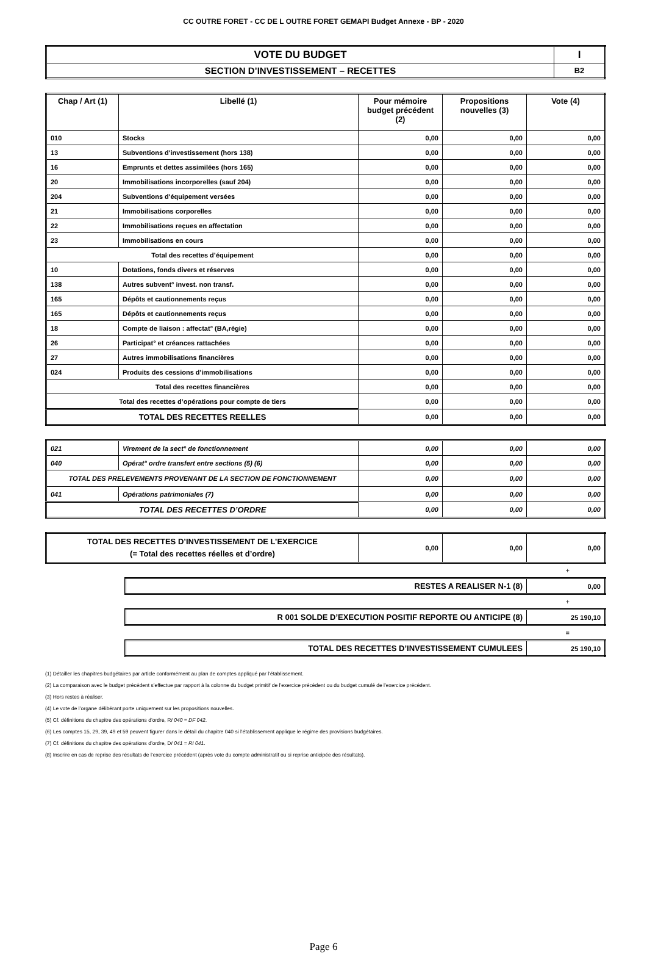CC OUTRE FORET - CC DE L OUTRE FORET GEMAPI Budget Annexe - BP - 2020
| VOTE DU BUDGET | I |
| SECTION D’INVESTISSEMENT – RECETTES | B2 |
| Chap / Art (1) | Libellé (1) | Pour mémoire budget précédent (2) | Propositions nouvelles (3) | Vote (4) |
| --- | --- | --- | --- | --- |
| 010 | Stocks | 0,00 | 0,00 | 0,00 |
| 13 | Subventions d'investissement (hors 138) | 0,00 | 0,00 | 0,00 |
| 16 | Emprunts et dettes assimilées (hors 165) | 0,00 | 0,00 | 0,00 |
| 20 | Immobilisations incorporelles (sauf 204) | 0,00 | 0,00 | 0,00 |
| 204 | Subventions d'équipement versées | 0,00 | 0,00 | 0,00 |
| 21 | Immobilisations corporelles | 0,00 | 0,00 | 0,00 |
| 22 | Immobilisations reçues en affectation | 0,00 | 0,00 | 0,00 |
| 23 | Immobilisations en cours | 0,00 | 0,00 | 0,00 |
| Total des recettes d’équipement | | 0,00 | 0,00 | 0,00 |
| 10 | Dotations, fonds divers et réserves | 0,00 | 0,00 | 0,00 |
| 138 | Autres subvent° invest. non transf. | 0,00 | 0,00 | 0,00 |
| 165 | Dépôts et cautionnements reçus | 0,00 | 0,00 | 0,00 |
| 165 | Dépôts et cautionnements reçus | 0,00 | 0,00 | 0,00 |
| 18 | Compte de liaison : affectat° (BA,régie) | 0,00 | 0,00 | 0,00 |
| 26 | Participat° et créances rattachées | 0,00 | 0,00 | 0,00 |
| 27 | Autres immobilisations financières | 0,00 | 0,00 | 0,00 |
| 024 | Produits des cessions d'immobilisations | 0,00 | 0,00 | 0,00 |
| Total des recettes financières | | 0,00 | 0,00 | 0,00 |
| Total des recettes d’opérations pour compte de tiers | | 0,00 | 0,00 | 0,00 |
| TOTAL DES RECETTES REELLES | | 0,00 | 0,00 | 0,00 |
| 021 | Virement de la sect° de fonctionnement | 0,00 | 0,00 | 0,00 |
| 040 | Opérat° ordre transfert entre sections (5) (6) | 0,00 | 0,00 | 0,00 |
| TOTAL DES PRELEVEMENTS PROVENANT DE LA SECTION DE FONCTIONNEMENT | | 0,00 | 0,00 | 0,00 |
| 041 | Opérations patrimoniales (7) | 0,00 | 0,00 | 0,00 |
| TOTAL DES RECETTES D’ORDRE | | 0,00 | 0,00 | 0,00 |
| TOTAL DES RECETTES D’INVESTISSEMENT DE L’EXERCICE (= Total des recettes réelles et d’ordre) | 0,00 | 0,00 | 0,00 |
+
| RESTES A REALISER N-1 (8) | 0,00 |
+
| R 001 SOLDE D’EXECUTION POSITIF REPORTE OU ANTICIPE (8) | 25 190,10 |
=
| TOTAL DES RECETTES D’INVESTISSEMENT CUMULEES | 25 190,10 |
(1) Détailler les chapitres budgétaires par article conformément au plan de comptes appliqué par l’établissement.
(2) La comparaison avec le budget précédent s’effectue par rapport à la colonne du budget primitif de l’exercice précédent ou du budget cumulé de l’exercice précédent.
(3) Hors restes à réaliser.
(4) Le vote de l’organe délibérant porte uniquement sur les propositions nouvelles.
(5) Cf. définitions du chapitre des opérations d’ordre, RI 040 = DF 042.
(6) Les comptes 15, 29, 39, 49 et 59 peuvent figurer dans le détail du chapitre 040 si l’établissement applique le régime des provisions budgétaires.
(7) Cf. définitions du chapitre des opérations d’ordre, DI 041 = RI 041.
(8) Inscrire en cas de reprise des résultats de l’exercice précédent (après vote du compte administratif ou si reprise anticipée des résultats).
Page 6